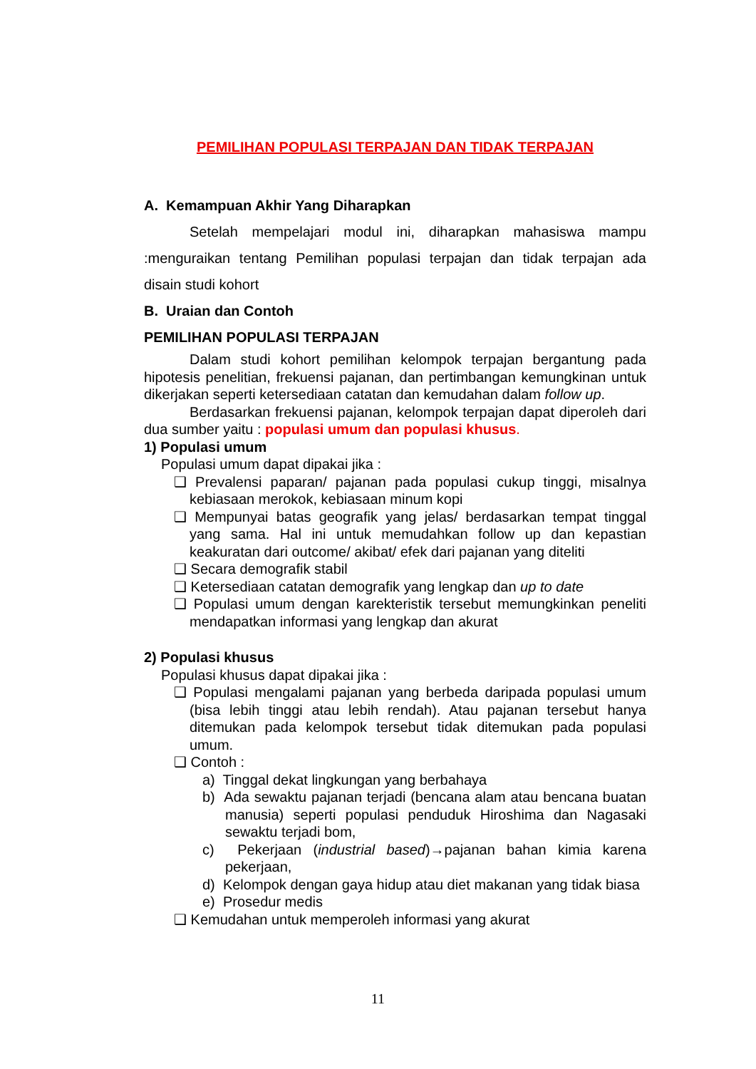PEMILIHAN POPULASI TERPAJAN DAN TIDAK TERPAJAN
A. Kemampuan Akhir Yang Diharapkan
Setelah mempelajari modul ini, diharapkan mahasiswa mampu :menguraikan tentang Pemilihan populasi terpajan dan tidak terpajan ada disain studi kohort
B. Uraian dan Contoh
PEMILIHAN POPULASI TERPAJAN
Dalam studi kohort pemilihan kelompok terpajan bergantung pada hipotesis penelitian, frekuensi pajanan, dan pertimbangan kemungkinan untuk dikerjakan seperti ketersediaan catatan dan kemudahan dalam follow up.
Berdasarkan frekuensi pajanan, kelompok terpajan dapat diperoleh dari dua sumber yaitu : populasi umum dan populasi khusus.
1) Populasi umum
Populasi umum dapat dipakai jika :
❑ Prevalensi paparan/ pajanan pada populasi cukup tinggi, misalnya kebiasaan merokok, kebiasaan minum kopi
❑ Mempunyai batas geografik yang jelas/ berdasarkan tempat tinggal yang sama. Hal ini untuk memudahkan follow up dan kepastian keakuratan dari outcome/ akibat/ efek dari pajanan yang diteliti
❑ Secara demografik stabil
❑ Ketersediaan catatan demografik yang lengkap dan up to date
❑ Populasi umum dengan karekteristik tersebut memungkinkan peneliti mendapatkan informasi yang lengkap dan akurat
2) Populasi khusus
Populasi khusus dapat dipakai jika :
❑ Populasi mengalami pajanan yang berbeda daripada populasi umum (bisa lebih tinggi atau lebih rendah). Atau pajanan tersebut hanya ditemukan pada kelompok tersebut tidak ditemukan pada populasi umum.
❑ Contoh :
a) Tinggal dekat lingkungan yang berbahaya
b) Ada sewaktu pajanan terjadi (bencana alam atau bencana buatan manusia) seperti populasi penduduk Hiroshima dan Nagasaki sewaktu terjadi bom,
c) Pekerjaan (industrial based)→pajanan bahan kimia karena pekerjaan,
d) Kelompok dengan gaya hidup atau diet makanan yang tidak biasa
e) Prosedur medis
❑ Kemudahan untuk memperoleh informasi yang akurat
11